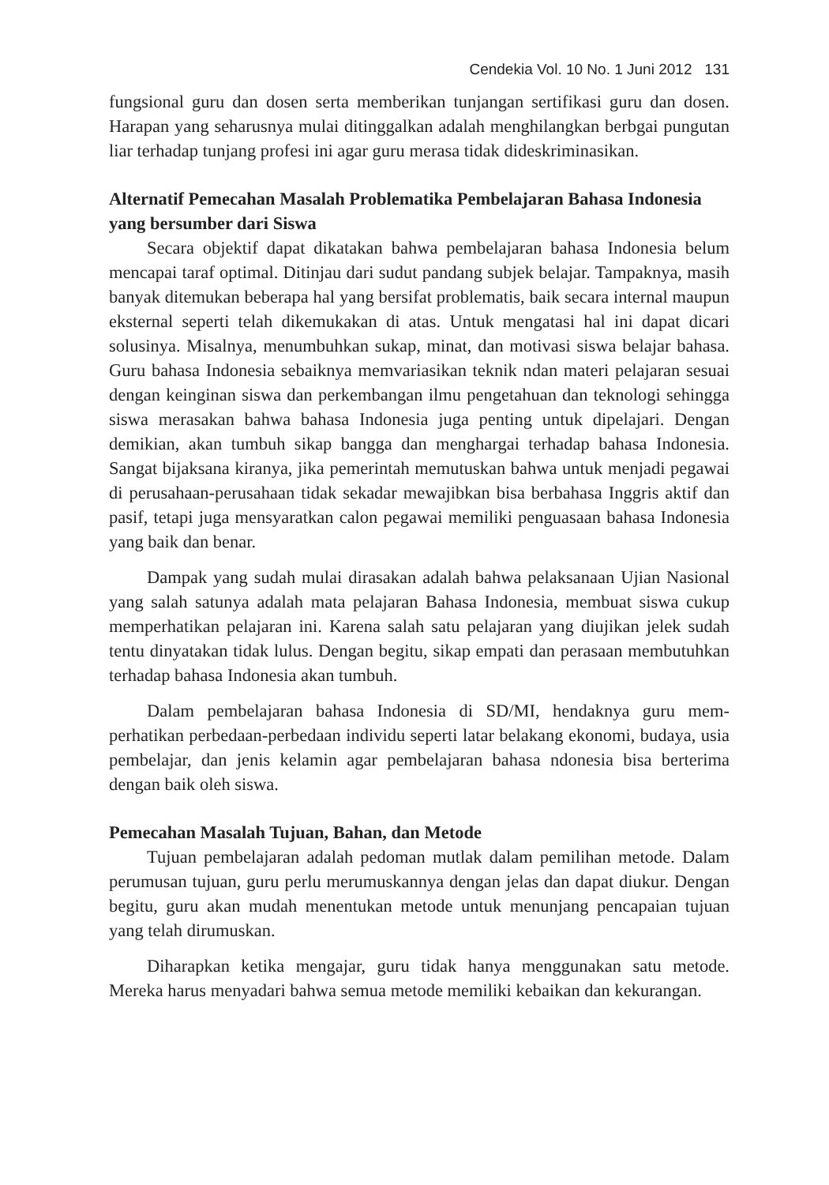Cendekia Vol. 10 No. 1 Juni 2012 131
fungsional guru dan dosen serta memberikan tunjangan sertifikasi guru dan dosen. Harapan yang seharusnya mulai ditinggalkan adalah menghilangkan berbgai pungutan liar terhadap tunjang profesi ini agar guru merasa tidak dideskriminasikan.
Alternatif Pemecahan Masalah Problematika Pembelajaran Bahasa Indonesia yang bersumber dari Siswa
Secara objektif dapat dikatakan bahwa pembelajaran bahasa Indonesia belum mencapai taraf optimal. Ditinjau dari sudut pandang subjek belajar. Tampaknya, masih banyak ditemukan beberapa hal yang bersifat problematis, baik secara internal maupun eksternal seperti telah dikemukakan di atas. Untuk mengatasi hal ini dapat dicari solusinya. Misalnya, menumbuhkan sukap, minat, dan motivasi siswa belajar bahasa. Guru bahasa Indonesia sebaiknya memvariasikan teknik ndan materi pelajaran sesuai dengan keinginan siswa dan perkembangan ilmu pengetahuan dan teknologi sehingga siswa merasakan bahwa bahasa Indonesia juga penting untuk dipelajari. Dengan demikian, akan tumbuh sikap bangga dan menghargai terhadap bahasa Indonesia. Sangat bijaksana kiranya, jika pemerintah memutuskan bahwa untuk menjadi pegawai di perusahaan-perusahaan tidak sekadar mewajibkan bisa berbahasa Inggris aktif dan pasif, tetapi juga mensyaratkan calon pegawai memiliki penguasaan bahasa Indonesia yang baik dan benar.
Dampak yang sudah mulai dirasakan adalah bahwa pelaksanaan Ujian Nasional yang salah satunya adalah mata pelajaran Bahasa Indonesia, membuat siswa cukup memperhatikan pelajaran ini. Karena salah satu pelajaran yang diujikan jelek sudah tentu dinyatakan tidak lulus. Dengan begitu, sikap empati dan perasaan membutuhkan terhadap bahasa Indonesia akan tumbuh.
Dalam pembelajaran bahasa Indonesia di SD/MI, hendaknya guru mem-perhatikan perbedaan-perbedaan individu seperti latar belakang ekonomi, budaya, usia pembelajar, dan jenis kelamin agar pembelajaran bahasa ndonesia bisa berterima dengan baik oleh siswa.
Pemecahan Masalah Tujuan, Bahan, dan Metode
Tujuan pembelajaran adalah pedoman mutlak dalam pemilihan metode. Dalam perumusan tujuan, guru perlu merumuskannya dengan jelas dan dapat diukur. Dengan begitu, guru akan mudah menentukan metode untuk menunjang pencapaian tujuan yang telah dirumuskan.
Diharapkan ketika mengajar, guru tidak hanya menggunakan satu metode. Mereka harus menyadari bahwa semua metode memiliki kebaikan dan kekurangan.